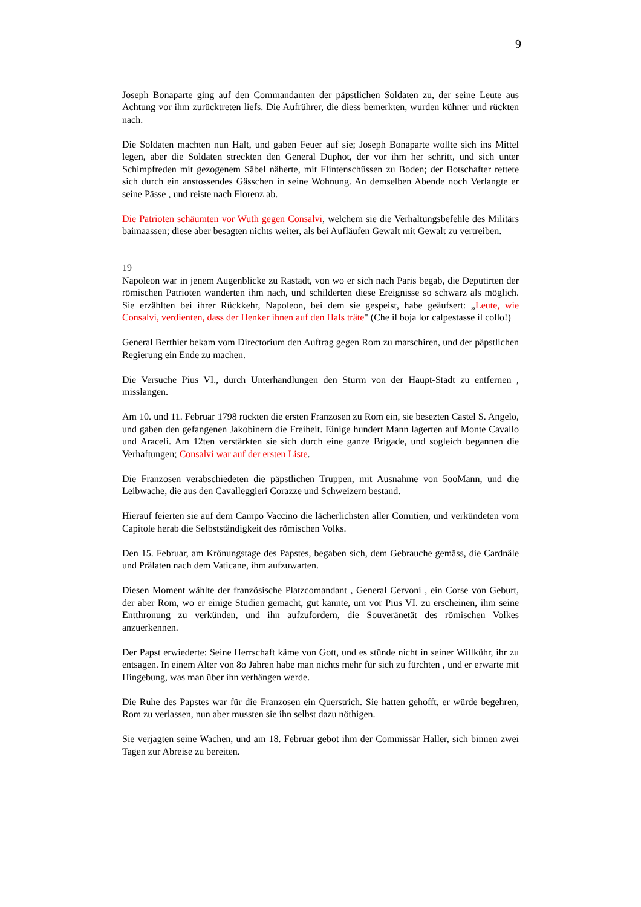9
Joseph Bonaparte ging auf den Commandanten der päpstlichen Soldaten zu, der seine Leute aus Achtung vor ihm zurücktreten liefs. Die Aufrührer, die diess bemerkten, wurden kühner und rückten nach.
Die Soldaten machten nun Halt, und gaben Feuer auf sie; Joseph Bonaparte wollte sich ins Mittel legen, aber die Soldaten streckten den General Duphot, der vor ihm her schritt, und sich unter Schimpfreden mit gezogenem Säbel näherte, mit Flintenschüssen zu Boden; der Botschafter rettete sich durch ein anstossendes Gässchen in seine Wohnung. An demselben Abende noch Verlangte er seine Pässe , und reiste nach Florenz ab.
Die Patrioten schäumten vor Wuth gegen Consalvi, welchem sie die Verhaltungsbefehle des Militärs baimaassen; diese aber besagten nichts weiter, als bei Aufläufen Gewalt mit Gewalt zu vertreiben.
19
Napoleon war in jenem Augenblicke zu Rastadt, von wo er sich nach Paris begab, die Deputirten der römischen Patrioten wanderten ihm nach, und schilderten diese Ereignisse so schwarz als möglich. Sie erzählten bei ihrer Rückkehr, Napoleon, bei dem sie gespeist, habe geäufsert: „Leute, wie Consalvi, verdienten, dass der Henker ihnen auf den Hals träte" (Che il boja lor calpestasse il collo!)
General Berthier bekam vom Directorium den Auftrag gegen Rom zu marschiren, und der päpstlichen Regierung ein Ende zu machen.
Die Versuche Pius VI., durch Unterhandlungen den Sturm von der Haupt-Stadt zu entfernen , misslangen.
Am 10. und 11. Februar 1798 rückten die ersten Franzosen zu Rom ein, sie besezten Castel S. Angelo, und gaben den gefangenen Jakobinern die Freiheit. Einige hundert Mann lagerten auf Monte Cavallo und Araceli. Am 12ten verstärkten sie sich durch eine ganze Brigade, und sogleich begannen die Verhaftungen; Consalvi war auf der ersten Liste.
Die Franzosen verabschiedeten die päpstlichen Truppen, mit Ausnahme von 5ooMann, und die Leibwache, die aus den Cavalleggieri Corazze und Schweizern bestand.
Hierauf feierten sie auf dem Campo Vaccino die lächerlichsten aller Comitien, und verkündeten vom Capitole herab die Selbstständigkeit des römischen Volks.
Den 15. Februar, am Krönungstage des Papstes, begaben sich, dem Gebrauche gemäss, die Cardnäle und Prälaten nach dem Vaticane, ihm aufzuwarten.
Diesen Moment wählte der französische Platzcomandant , General Cervoni , ein Corse von Geburt, der aber Rom, wo er einige Studien gemacht, gut kannte, um vor Pius VI. zu erscheinen, ihm seine Entthronung zu verkünden, und ihn aufzufordern, die Souveränetät des römischen Volkes anzuerkennen.
Der Papst erwiederte: Seine Herrschaft käme von Gott, und es stünde nicht in seiner Willkühr, ihr zu entsagen. In einem Alter von 8o Jahren habe man nichts mehr für sich zu fürchten , und er erwarte mit Hingebung, was man über ihn verhängen werde.
Die Ruhe des Papstes war für die Franzosen ein Querstrich. Sie hatten gehofft, er würde begehren, Rom zu verlassen, nun aber mussten sie ihn selbst dazu nöthigen.
Sie verjagten seine Wachen, und am 18. Februar gebot ihm der Commissär Haller, sich binnen zwei Tagen zur Abreise zu bereiten.